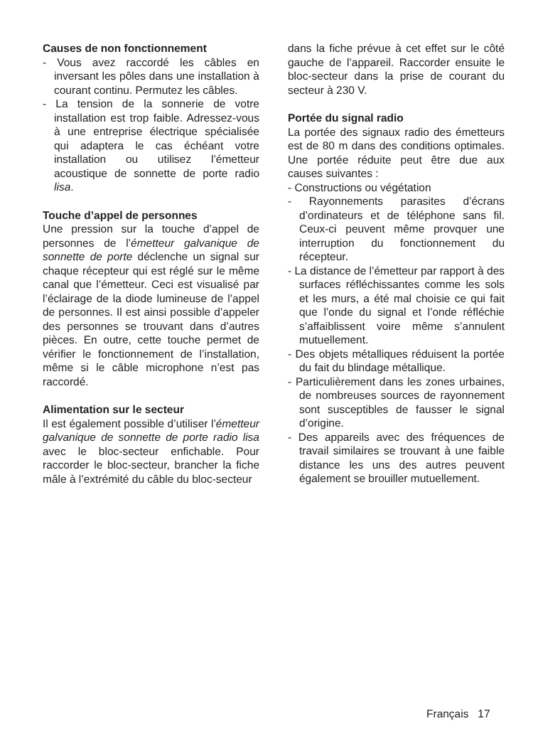Causes de non fonctionnement
- Vous avez raccordé les câbles en inversant les pôles dans une installation à courant continu. Permutez les câbles.
- La tension de la sonnerie de votre installation est trop faible. Adressez-vous à une entreprise électrique spécialisée qui adaptera le cas échéant votre installation ou utilisez l’émetteur acoustique de sonnette de porte radio lisa.
Touche d’appel de personnes
Une pression sur la touche d’appel de personnes de l’émetteur galvanique de sonnette de porte déclenche un signal sur chaque récepteur qui est réglé sur le même canal que l’émetteur. Ceci est visualisé par l’éclairage de la diode lumineuse de l’appel de personnes. Il est ainsi possible d’appeler des personnes se trouvant dans d’autres pièces. En outre, cette touche permet de vérifier le fonctionnement de l’installation, même si le câble microphone n’est pas raccordé.
Alimentation sur le secteur
Il est également possible d’utiliser l’émetteur galvanique de sonnette de porte radio lisa avec le bloc-secteur enfichable. Pour raccorder le bloc-secteur, brancher la fiche mâle à l’extrémité du câble du bloc-secteur
dans la fiche prévue à cet effet sur le côté gauche de l’appareil. Raccorder ensuite le bloc-secteur dans la prise de courant du secteur à 230 V.
Portée du signal radio
La portée des signaux radio des émetteurs est de 80 m dans des conditions optimales. Une portée réduite peut être due aux causes suivantes :
- Constructions ou végétation
- Rayonnements parasites d’écrans d’ordinateurs et de téléphone sans fil. Ceux-ci peuvent même provquer une interruption du fonctionnement du récepteur.
- La distance de l’émetteur par rapport à des surfaces réfléchissantes comme les sols et les murs, a été mal choisie ce qui fait que l’onde du signal et l’onde réfléchie s’affaiblissent voire même s’annulent mutuellement.
- Des objets métalliques réduisent la portée du fait du blindage métallique.
- Particulièrement dans les zones urbaines, de nombreuses sources de rayonnement sont susceptibles de fausser le signal d’origine.
- Des appareils avec des fréquences de travail similaires se trouvant à une faible distance les uns des autres peuvent également se brouiller mutuellement.
Français 17